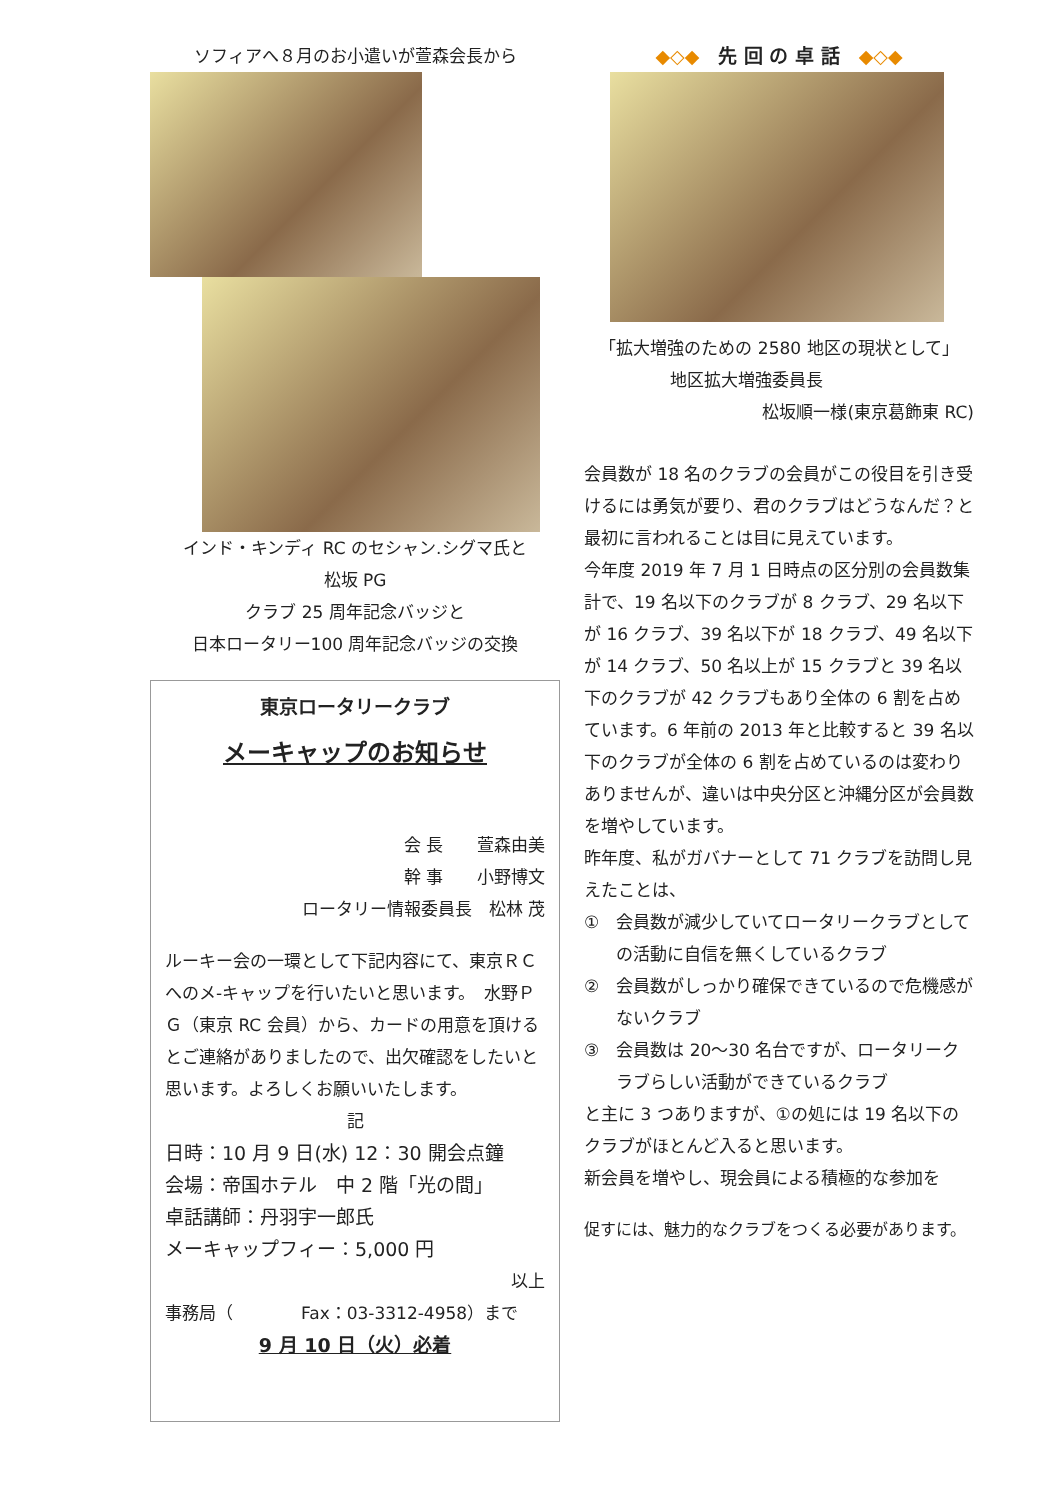ソフィアへ８月のお小遣いが萱森会長から
インド・キンディ RC のセシャン.シグマ氏と
松坂 PG
クラブ 25 周年記念バッジと
日本ロータリー100 周年記念バッジの交換
東京ロータリークラブ
メーキャップのお知らせ
会 長　　萱森由美
幹 事　　小野博文
ロータリー情報委員長　松林 茂
ルーキー会の一環として下記内容にて、東京ＲＣへのメ-キャップを行いたいと思います。　水野ＰＧ（東京 RC 会員）から、カードの用意を頂けるとご連絡がありましたので、出欠確認をしたいと思います。よろしくお願いいたします。
記
日時：10 月 9 日(水) 12：30 開会点鐘
会場：帝国ホテル　中 2 階「光の間」
卓話講師：丹羽宇一郎氏
メーキャップフィー：5,000 円
以上
事務局（　　　　Fax：03-3312-4958）まで
9 月 10 日（火）必着
◆◇◆　先 回 の 卓 話　◆◇◆
「拡大増強のための 2580 地区の現状として」
地区拡大増強委員長
松坂順一様(東京葛飾東 RC)
会員数が 18 名のクラブの会員がこの役目を引き受けるには勇気が要り、君のクラブはどうなんだ？と最初に言われることは目に見えています。
今年度 2019 年 7 月 1 日時点の区分別の会員数集計で、19 名以下のクラブが 8 クラブ、29 名以下が 16 クラブ、39 名以下が 18 クラブ、49 名以下が 14 クラブ、50 名以上が 15 クラブと 39 名以下のクラブが 42 クラブもあり全体の 6 割を占めています。6 年前の 2013 年と比較すると 39 名以下のクラブが全体の 6 割を占めているのは変わりありませんが、違いは中央分区と沖縄分区が会員数を増やしています。
昨年度、私がガバナーとして 71 クラブを訪問し見えたことは、
①　会員数が減少していてロータリークラブとしての活動に自信を無くしているクラブ
②　会員数がしっかり確保できているので危機感がないクラブ
③　会員数は 20～30 名台ですが、ロータリークラブらしい活動ができているクラブ
と主に 3 つありますが、①の処には 19 名以下のクラブがほとんど入ると思います。
新会員を増やし、現会員による積極的な参加を
促すには、魅力的なクラブをつくる必要があります。